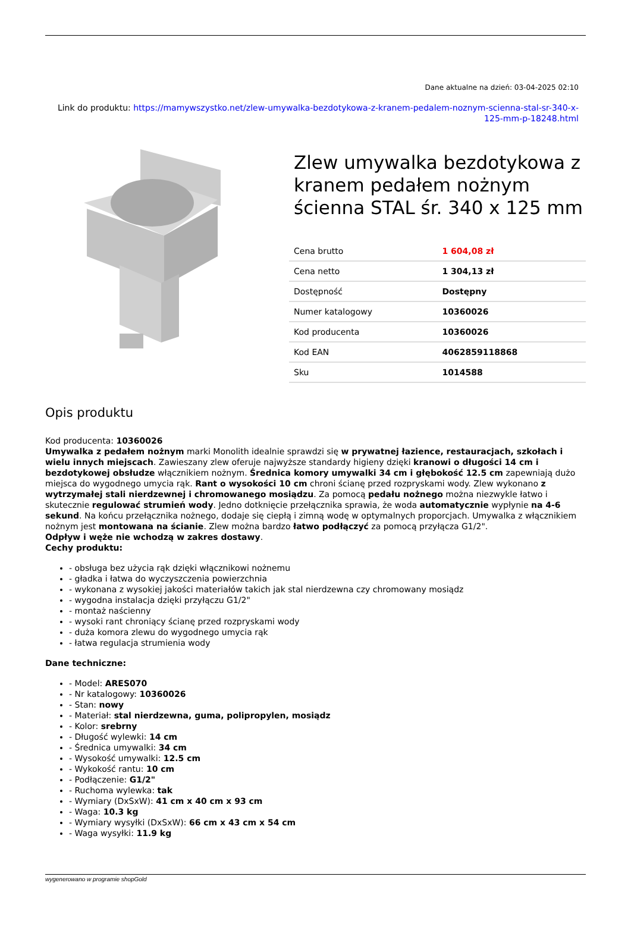Dane aktualne na dzień: 03-04-2025 02:10
Link do produktu: https://mamywszystko.net/zlew-umywalka-bezdotykowa-z-kranem-pedalem-noznym-scienna-stal-sr-340-x-125-mm-p-18248.html
Zlew umywalka bezdotykowa z kranem pedałem nożnym ścienna STAL śr. 340 x 125 mm
| Cena brutto | 1 604,08 zł |
| Cena netto | 1 304,13 zł |
| Dostępność | Dostępny |
| Numer katalogowy | 10360026 |
| Kod producenta | 10360026 |
| Kod EAN | 4062859118868 |
| Sku | 1014588 |
Opis produktu
Kod producenta: 10360026
Umywalka z pedałem nożnym marki Monolith idealnie sprawdzi się w prywatnej łazience, restauracjach, szkołach i wielu innych miejscach. Zawieszany zlew oferuje najwyższe standardy higieny dzięki kranowi o długości 14 cm i bezdotykowej obsłudze włącznikiem nożnym. Średnica komory umywalki 34 cm i głębokość 12.5 cm zapewniają dużo miejsca do wygodnego umycia rąk. Rant o wysokości 10 cm chroni ścianę przed rozpryskami wody. Zlew wykonano z wytrzymałej stali nierdzewnej i chromowanego mosiądzu. Za pomocą pedału nożnego można niezwykle łatwo i skutecznie regulować strumień wody. Jedno dotknięcie przełącznika sprawia, że woda automatycznie wypłynie na 4-6 sekund. Na końcu przełącznika nożnego, dodaje się ciepłą i zimną wodę w optymalnych proporcjach. Umywalka z włącznikiem nożnym jest montowana na ścianie. Zlew można bardzo łatwo podłączyć za pomocą przyłącza G1/2".
Odpływ i węże nie wchodzą w zakres dostawy.
Cechy produktu:
- obsługa bez użycia rąk dzięki włącznikowi nożnemu
- gładka i łatwa do wyczyszczenia powierzchnia
- wykonana z wysokiej jakości materiałów takich jak stal nierdzewna czy chromowany mosiądz
- wygodna instalacja dzięki przyłączu G1/2"
- montaż naścienny
- wysoki rant chroniący ścianę przed rozpryskami wody
- duża komora zlewu do wygodnego umycia rąk
- łatwa regulacja strumienia wody
Dane techniczne:
- Model: ARES070
- Nr katalogowy: 10360026
- Stan: nowy
- Materiał: stal nierdzewna, guma, polipropylen, mosiądz
- Kolor: srebrny
- Długość wylewki: 14 cm
- Średnica umywalki: 34 cm
- Wysokość umywalki: 12.5 cm
- Wykokość rantu: 10 cm
- Podłączenie: G1/2"
- Ruchoma wylewka: tak
- Wymiary (DxSxW): 41 cm x 40 cm x 93 cm
- Waga: 10.3 kg
- Wymiary wysyłki (DxSxW): 66 cm x 43 cm x 54 cm
- Waga wysyłki: 11.9 kg
wygenerowano w programie shopGold